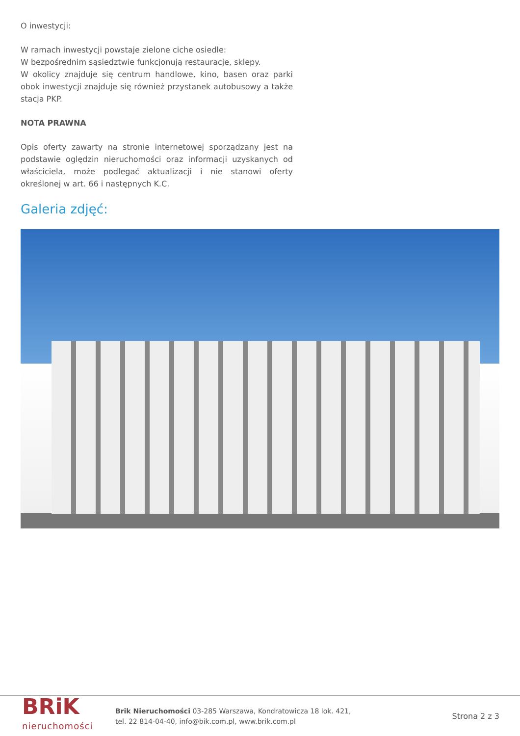O inwestycji:
W ramach inwestycji powstaje zielone ciche osiedle:
W bezpośrednim sąsiedztwie funkcjonują restauracje, sklepy.
W okolicy znajduje się centrum handlowe, kino, basen oraz parki obok inwestycji znajduje się również przystanek autobusowy a także stacja PKP.
NOTA PRAWNA
Opis oferty zawarty na stronie internetowej sporządzany jest na podstawie oględzin nieruchomości oraz informacji uzyskanych od właściciela, może podlegać aktualizacji i nie stanowi oferty określonej w art. 66 i następnych K.C.
Galeria zdjęć:
BRiK
nieruchomości
Brik Nieruchomości 03-285 Warszawa, Kondratowicza 18 lok. 421,
tel. 22 814-04-40, info@bik.com.pl, www.brik.com.pl
Strona 2 z 3